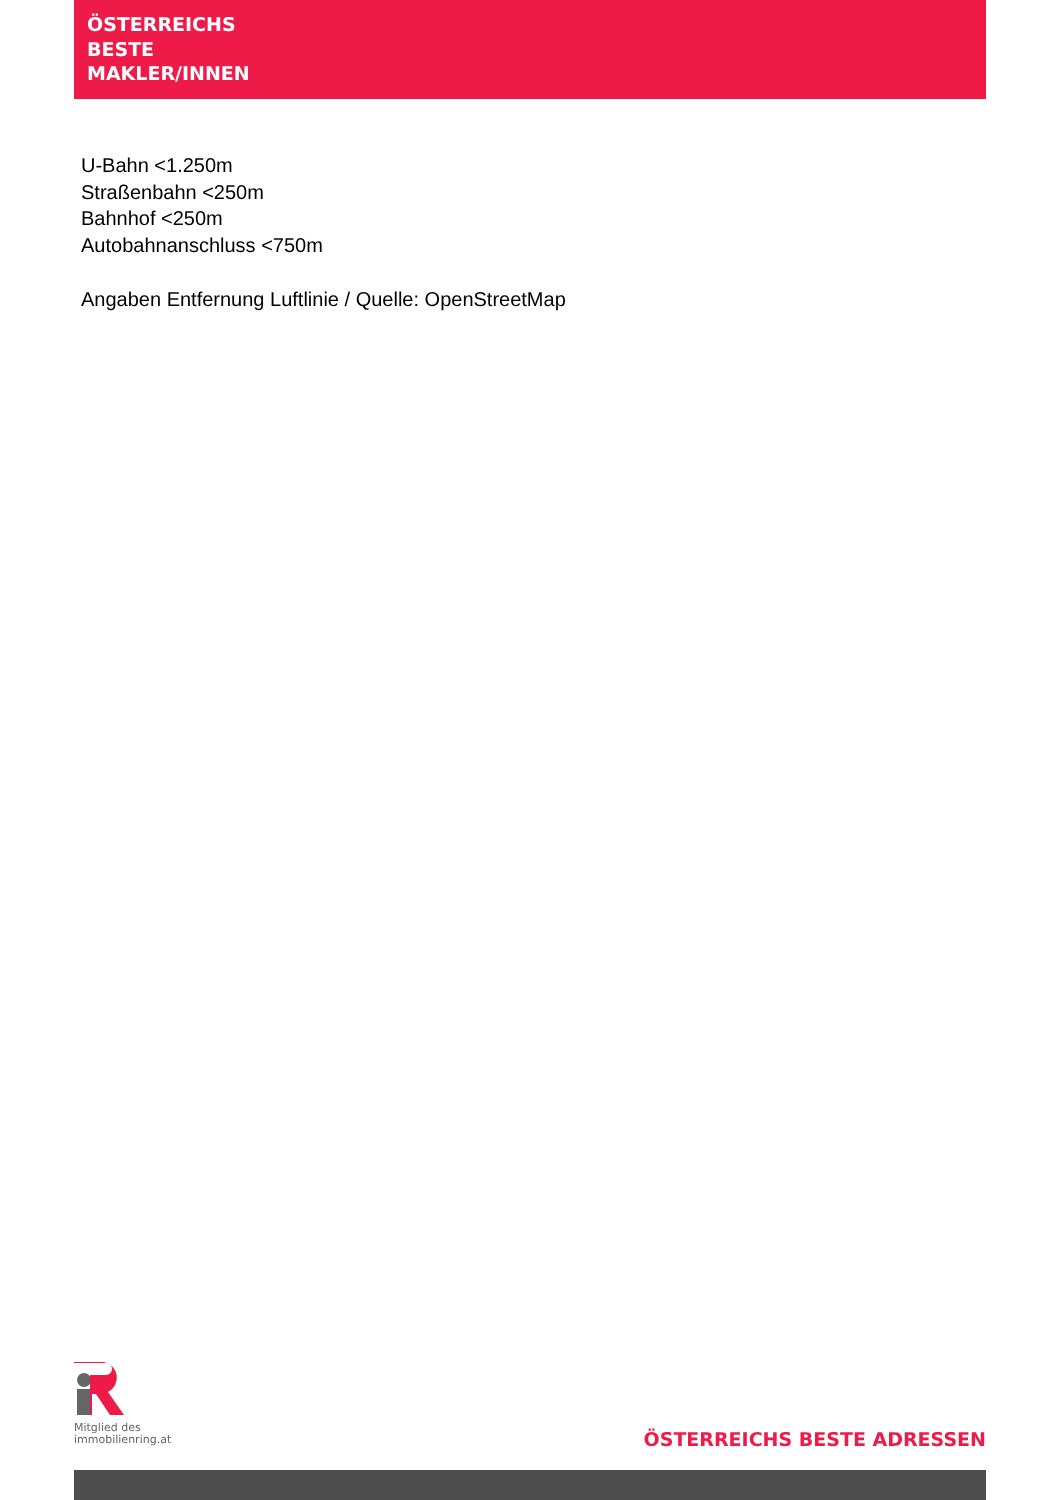ÖSTERREICHS
BESTE
MAKLER/INNEN
U-Bahn <1.250m
Straßenbahn <250m
Bahnhof <250m
Autobahnanschluss <750m
Angaben Entfernung Luftlinie / Quelle: OpenStreetMap
Mitglied des
immobilienring.at
ÖSTERREICHS BESTE ADRESSEN